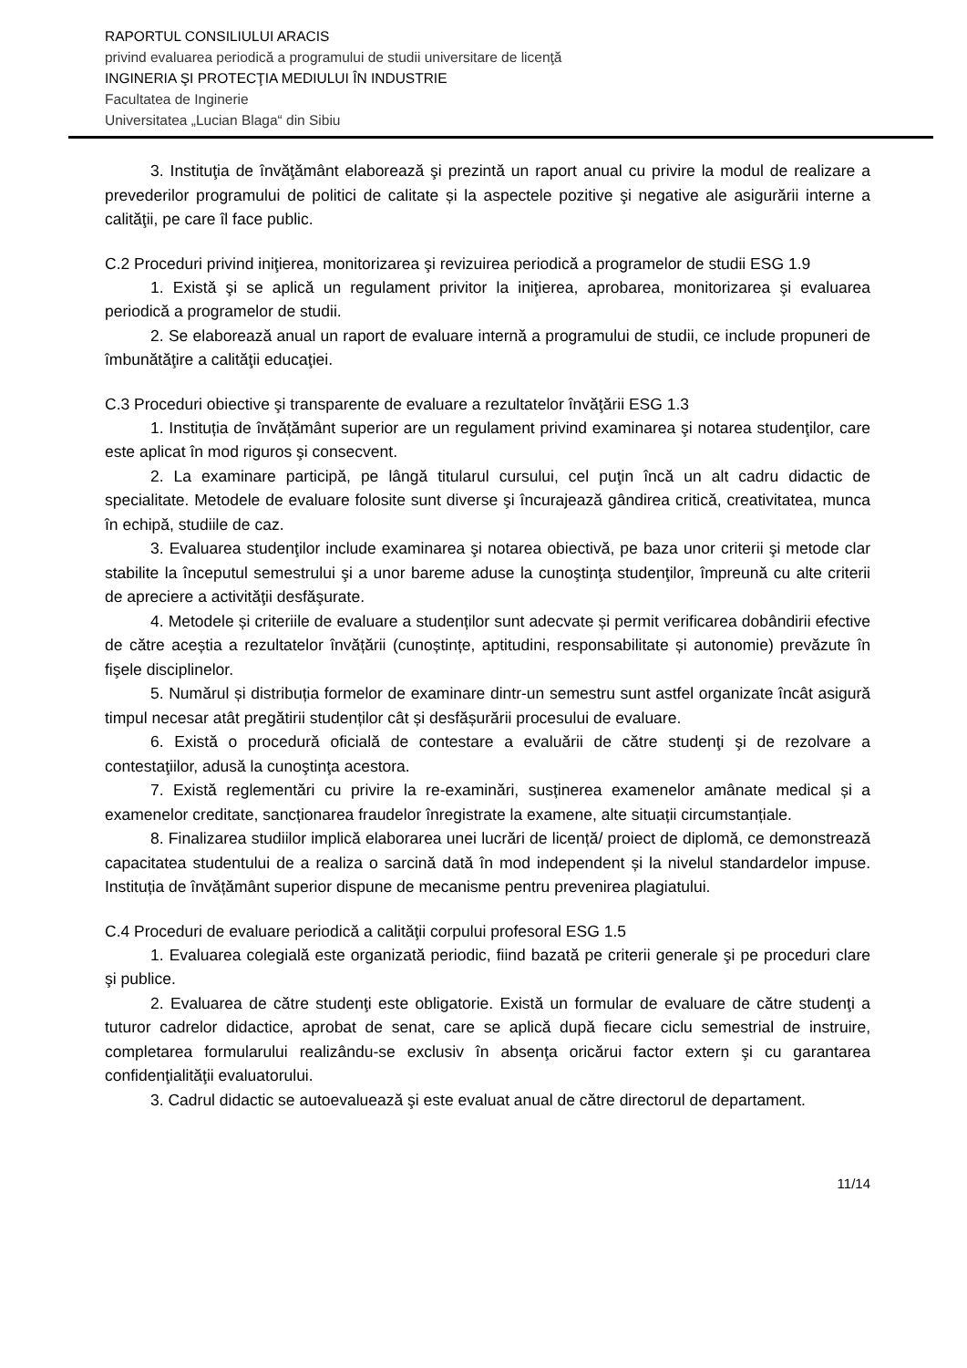RAPORTUL CONSILIULUI ARACIS
privind evaluarea periodică a programului de studii universitare de licenţă
INGINERIA ŞI PROTECŢIA MEDIULUI ÎN INDUSTRIE
Facultatea de Inginerie
Universitatea „Lucian Blaga“ din Sibiu
3. Instituţia de învăţământ elaborează şi prezintă un raport anual cu privire la modul de realizare a prevederilor programului de politici de calitate și la aspectele pozitive şi negative ale asigurării interne a calităţii, pe care îl face public.
C.2 Proceduri privind iniţierea, monitorizarea şi revizuirea periodică a programelor de studii ESG 1.9
1. Există şi se aplică un regulament privitor la iniţierea, aprobarea, monitorizarea şi evaluarea periodică a programelor de studii.
2. Se elaborează anual un raport de evaluare internă a programului de studii, ce include propuneri de îmbunătăţire a calităţii educaţiei.
C.3 Proceduri obiective şi transparente de evaluare a rezultatelor învăţării ESG 1.3
1. Instituția de învățământ superior are un regulament privind examinarea şi notarea studenţilor, care este aplicat în mod riguros şi consecvent.
2. La examinare participă, pe lângă titularul cursului, cel puţin încă un alt cadru didactic de specialitate. Metodele de evaluare folosite sunt diverse şi încurajează gândirea critică, creativitatea, munca în echipă, studiile de caz.
3. Evaluarea studenţilor include examinarea şi notarea obiectivă, pe baza unor criterii şi metode clar stabilite la începutul semestrului şi a unor bareme aduse la cunoştinţa studenţilor, împreună cu alte criterii de apreciere a activităţii desfăşurate.
4. Metodele și criteriile de evaluare a studenților sunt adecvate și permit verificarea dobândirii efective de către aceștia a rezultatelor învățării (cunoștințe, aptitudini, responsabilitate și autonomie) prevăzute în fişele disciplinelor.
5. Numărul și distribuția formelor de examinare dintr-un semestru sunt astfel organizate încât asigură timpul necesar atât pregătirii studenților cât și desfășurării procesului de evaluare.
6. Există o procedură oficială de contestare a evaluării de către studenţi şi de rezolvare a contestaţiilor, adusă la cunoştinţa acestora.
7. Există reglementări cu privire la re-examinări, susținerea examenelor amânate medical și a examenelor creditate, sancționarea fraudelor înregistrate la examene, alte situații circumstanțiale.
8. Finalizarea studiilor implică elaborarea unei lucrări de licență/ proiect de diplomă, ce demonstrează capacitatea studentului de a realiza o sarcină dată în mod independent și la nivelul standardelor impuse. Instituția de învățământ superior dispune de mecanisme pentru prevenirea plagiatului.
C.4 Proceduri de evaluare periodică a calităţii corpului profesoral ESG 1.5
1. Evaluarea colegială este organizată periodic, fiind bazată pe criterii generale şi pe proceduri clare şi publice.
2. Evaluarea de către studenţi este obligatorie. Există un formular de evaluare de către studenţi a tuturor cadrelor didactice, aprobat de senat, care se aplică după fiecare ciclu semestrial de instruire, completarea formularului realizându-se exclusiv în absenţa oricărui factor extern şi cu garantarea confidenţialităţii evaluatorului.
3. Cadrul didactic se autoevaluează şi este evaluat anual de către directorul de departament.
11/14